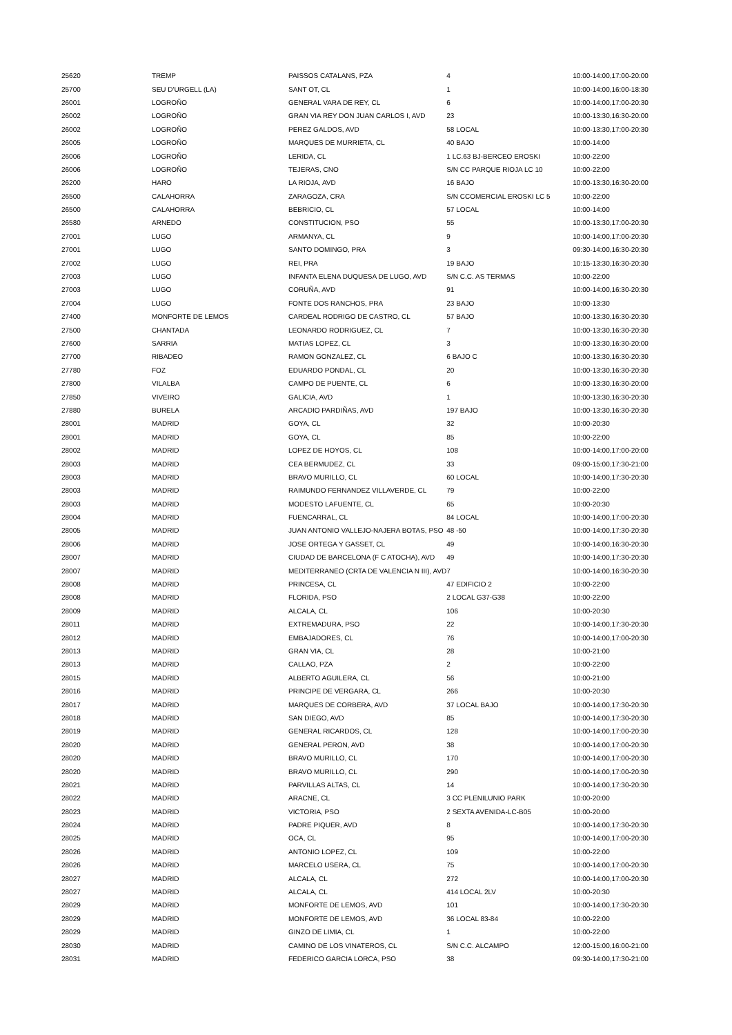| 25620 | TREMP | PAISSOS CATALANS, PZA | 4 | 10:00-14:00,17:00-20:00 |
| 25700 | SEU D'URGELL (LA) | SANT OT, CL | 1 | 10:00-14:00,16:00-18:30 |
| 26001 | LOGROÑO | GENERAL VARA DE REY, CL | 6 | 10:00-14:00,17:00-20:30 |
| 26002 | LOGROÑO | GRAN VIA REY DON JUAN CARLOS I, AVD | 23 | 10:00-13:30,16:30-20:00 |
| 26002 | LOGROÑO | PEREZ GALDOS, AVD | 58 LOCAL | 10:00-13:30,17:00-20:30 |
| 26005 | LOGROÑO | MARQUES DE MURRIETA, CL | 40 BAJO | 10:00-14:00 |
| 26006 | LOGROÑO | LERIDA, CL | 1 LC.63 BJ-BERCEO EROSKI | 10:00-22:00 |
| 26006 | LOGROÑO | TEJERAS, CNO | S/N CC PARQUE RIOJA LC 10 | 10:00-22:00 |
| 26200 | HARO | LA RIOJA, AVD | 16 BAJO | 10:00-13:30,16:30-20:00 |
| 26500 | CALAHORRA | ZARAGOZA, CRA | S/N CCOMERCIAL EROSKI LC 5 | 10:00-22:00 |
| 26500 | CALAHORRA | BEBRICIO, CL | 57 LOCAL | 10:00-14:00 |
| 26580 | ARNEDO | CONSTITUCION, PSO | 55 | 10:00-13:30,17:00-20:30 |
| 27001 | LUGO | ARMANYA, CL | 9 | 10:00-14:00,17:00-20:30 |
| 27001 | LUGO | SANTO DOMINGO, PRA | 3 | 09:30-14:00,16:30-20:30 |
| 27002 | LUGO | REI, PRA | 19 BAJO | 10:15-13:30,16:30-20:30 |
| 27003 | LUGO | INFANTA ELENA DUQUESA DE LUGO, AVD | S/N C.C. AS TERMAS | 10:00-22:00 |
| 27003 | LUGO | CORUÑA, AVD | 91 | 10:00-14:00,16:30-20:30 |
| 27004 | LUGO | FONTE DOS RANCHOS, PRA | 23 BAJO | 10:00-13:30 |
| 27400 | MONFORTE DE LEMOS | CARDEAL RODRIGO DE CASTRO, CL | 57 BAJO | 10:00-13:30,16:30-20:30 |
| 27500 | CHANTADA | LEONARDO RODRIGUEZ, CL | 7 | 10:00-13:30,16:30-20:30 |
| 27600 | SARRIA | MATIAS LOPEZ, CL | 3 | 10:00-13:30,16:30-20:00 |
| 27700 | RIBADEO | RAMON GONZALEZ, CL | 6 BAJO C | 10:00-13:30,16:30-20:30 |
| 27780 | FOZ | EDUARDO PONDAL, CL | 20 | 10:00-13:30,16:30-20:30 |
| 27800 | VILALBA | CAMPO DE PUENTE, CL | 6 | 10:00-13:30,16:30-20:00 |
| 27850 | VIVEIRO | GALICIA, AVD | 1 | 10:00-13:30,16:30-20:30 |
| 27880 | BURELA | ARCADIO PARDIÑAS, AVD | 197 BAJO | 10:00-13:30,16:30-20:30 |
| 28001 | MADRID | GOYA, CL | 32 | 10:00-20:30 |
| 28001 | MADRID | GOYA, CL | 85 | 10:00-22:00 |
| 28002 | MADRID | LOPEZ DE HOYOS, CL | 108 | 10:00-14:00,17:00-20:00 |
| 28003 | MADRID | CEA BERMUDEZ, CL | 33 | 09:00-15:00,17:30-21:00 |
| 28003 | MADRID | BRAVO MURILLO, CL | 60 LOCAL | 10:00-14:00,17:30-20:30 |
| 28003 | MADRID | RAIMUNDO FERNANDEZ VILLAVERDE, CL | 79 | 10:00-22:00 |
| 28003 | MADRID | MODESTO LAFUENTE, CL | 65 | 10:00-20:30 |
| 28004 | MADRID | FUENCARRAL, CL | 84 LOCAL | 10:00-14:00,17:00-20:30 |
| 28005 | MADRID | JUAN ANTONIO VALLEJO-NAJERA BOTAS, PSO | 48 -50 | 10:00-14:00,17:30-20:30 |
| 28006 | MADRID | JOSE ORTEGA Y GASSET, CL | 49 | 10:00-14:00,16:30-20:30 |
| 28007 | MADRID | CIUDAD DE BARCELONA (F C ATOCHA), AVD | 49 | 10:00-14:00,17:30-20:30 |
| 28007 | MADRID | MEDITERRANEO (CRTA DE VALENCIA N III), AVD | 7 | 10:00-14:00,16:30-20:30 |
| 28008 | MADRID | PRINCESA, CL | 47 EDIFICIO 2 | 10:00-22:00 |
| 28008 | MADRID | FLORIDA, PSO | 2 LOCAL G37-G38 | 10:00-22:00 |
| 28009 | MADRID | ALCALA, CL | 106 | 10:00-20:30 |
| 28011 | MADRID | EXTREMADURA, PSO | 22 | 10:00-14:00,17:30-20:30 |
| 28012 | MADRID | EMBAJADORES, CL | 76 | 10:00-14:00,17:00-20:30 |
| 28013 | MADRID | GRAN VIA, CL | 28 | 10:00-21:00 |
| 28013 | MADRID | CALLAO, PZA | 2 | 10:00-22:00 |
| 28015 | MADRID | ALBERTO AGUILERA, CL | 56 | 10:00-21:00 |
| 28016 | MADRID | PRINCIPE DE VERGARA, CL | 266 | 10:00-20:30 |
| 28017 | MADRID | MARQUES DE CORBERA, AVD | 37 LOCAL BAJO | 10:00-14:00,17:30-20:30 |
| 28018 | MADRID | SAN DIEGO, AVD | 85 | 10:00-14:00,17:30-20:30 |
| 28019 | MADRID | GENERAL RICARDOS, CL | 128 | 10:00-14:00,17:00-20:30 |
| 28020 | MADRID | GENERAL PERON, AVD | 38 | 10:00-14:00,17:00-20:30 |
| 28020 | MADRID | BRAVO MURILLO, CL | 170 | 10:00-14:00,17:00-20:30 |
| 28020 | MADRID | BRAVO MURILLO, CL | 290 | 10:00-14:00,17:00-20:30 |
| 28021 | MADRID | PARVILLAS ALTAS, CL | 14 | 10:00-14:00,17:30-20:30 |
| 28022 | MADRID | ARACNE, CL | 3 CC PLENILUNIO PARK | 10:00-20:00 |
| 28023 | MADRID | VICTORIA, PSO | 2 SEXTA AVENIDA-LC-B05 | 10:00-20:00 |
| 28024 | MADRID | PADRE PIQUER, AVD | 8 | 10:00-14:00,17:30-20:30 |
| 28025 | MADRID | OCA, CL | 95 | 10:00-14:00,17:00-20:30 |
| 28026 | MADRID | ANTONIO LOPEZ, CL | 109 | 10:00-22:00 |
| 28026 | MADRID | MARCELO USERA, CL | 75 | 10:00-14:00,17:00-20:30 |
| 28027 | MADRID | ALCALA, CL | 272 | 10:00-14:00,17:00-20:30 |
| 28027 | MADRID | ALCALA, CL | 414 LOCAL 2LV | 10:00-20:30 |
| 28029 | MADRID | MONFORTE DE LEMOS, AVD | 101 | 10:00-14:00,17:30-20:30 |
| 28029 | MADRID | MONFORTE DE LEMOS, AVD | 36 LOCAL 83-84 | 10:00-22:00 |
| 28029 | MADRID | GINZO DE LIMIA, CL | 1 | 10:00-22:00 |
| 28030 | MADRID | CAMINO DE LOS VINATEROS, CL | S/N C.C. ALCAMPO | 12:00-15:00,16:00-21:00 |
| 28031 | MADRID | FEDERICO GARCIA LORCA, PSO | 38 | 09:30-14:00,17:30-21:00 |